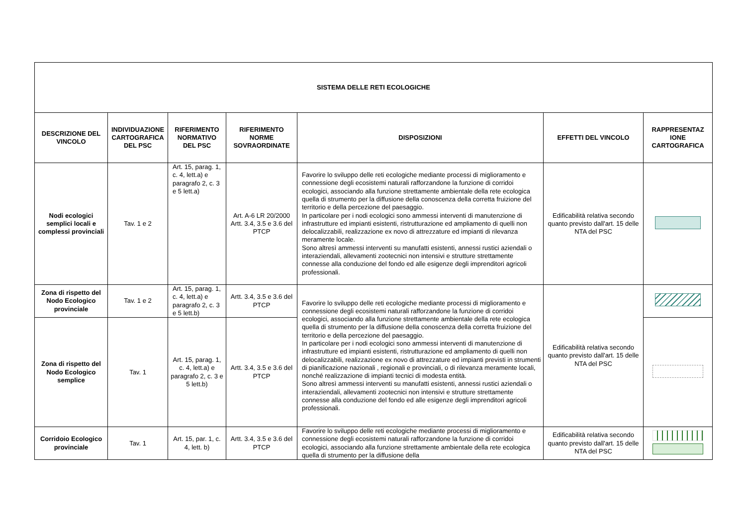| SISTEMA DELLE RETI ECOLOGICHE | | | | | | |
| --- | --- | --- | --- | --- | --- | --- |
| DESCRIZIONE DEL VINCOLO | INDIVIDUAZIONE CARTOGRAFICA DEL PSC | RIFERIMENTO NORMATIVO DEL PSC | RIFERIMENTO NORME SOVRAORDINATE | DISPOSIZIONI | EFFETTI DEL VINCOLO | RAPPRESENTAZ IONE CARTOGRAFICA |
| Nodi ecologici semplici locali e complessi provinciali | Tav. 1 e 2 | Art. 15, parag. 1, c. 4, lett.a) e paragrafo 2, c. 3 e 5 lett.a) | Art. A-6 LR 20/2000 Artt. 3.4, 3.5 e 3.6 del PTCP | Favorire lo sviluppo delle reti ecologiche mediante processi di miglioramento e connessione degli ecosistemi naturali rafforzandone la funzione di corridoi ecologici, associando alla funzione strettamente ambientale della rete ecologica quella di strumento per la diffusione della conoscenza della corretta fruizione del territorio e della percezione del paesaggio. In particolare per i nodi ecologici sono ammessi interventi di manutenzione di infrastrutture ed impianti esistenti, ristrutturazione ed ampliamento di quelli non delocalizzabili, realizzazione ex novo di attrezzature ed impianti di rilevanza meramente locale. Sono altresì ammessi interventi su manufatti esistenti, annessi rustici aziendali o interaziendali, allevamenti zootecnici non intensivi e strutture strettamente connesse alla conduzione del fondo ed alle esigenze degli imprenditori agricoli professionali. | Edificabilità relativa secondo quanto previsto dall'art. 15 delle NTA del PSC | |
| Zona di rispetto del Nodo Ecologico provinciale | Tav. 1 e 2 | Art. 15, parag. 1, c. 4, lett.a) e paragrafo 2, c. 3 e 5 lett.b) | Artt. 3.4, 3.5 e 3.6 del PTCP | Favorire lo sviluppo delle reti ecologiche mediante processi di miglioramento e connessione degli ecosistemi naturali rafforzandone la funzione di corridoi ecologici, associando alla funzione strettamente ambientale della rete ecologica quella di strumento per la diffusione della conoscenza della corretta fruizione del territorio e della percezione del paesaggio. In particolare per i nodi ecologici sono ammessi interventi di manutenzione di infrastrutture ed impianti esistenti, ristrutturazione ed ampliamento di quelli non delocalizzabili, realizzazione ex novo di attrezzature ed impianti previsti in strumenti di pianificazione nazionali , regionali e provinciali, o di rilevanza meramente locali, nonché realizzazione di impianti tecnici di modesta entità. Sono altresì ammessi interventi su manufatti esistenti, annessi rustici aziendali o interaziendali, allevamenti zootecnici non intensivi e strutture strettamente connesse alla conduzione del fondo ed alle esigenze degli imprenditori agricoli professionali. | Edificabilità relativa secondo quanto previsto dall'art. 15 delle NTA del PSC | |
| Zona di rispetto del Nodo Ecologico semplice | Tav. 1 | Art. 15, parag. 1, c. 4, lett.a) e paragrafo 2, c. 3 e 5 lett.b) | Artt. 3.4, 3.5 e 3.6 del PTCP | | | |
| Corridoio Ecologico provinciale | Tav. 1 | Art. 15, par. 1, c. 4, lett. b) | Artt. 3.4, 3.5 e 3.6 del PTCP | Favorire lo sviluppo delle reti ecologiche mediante processi di miglioramento e connessione degli ecosistemi naturali rafforzandone la funzione di corridoi ecologici, associando alla funzione strettamente ambientale della rete ecologica quella di strumento per la diffusione della | Edificabilità relativa secondo quanto previsto dall'art. 15 delle NTA del PSC | |